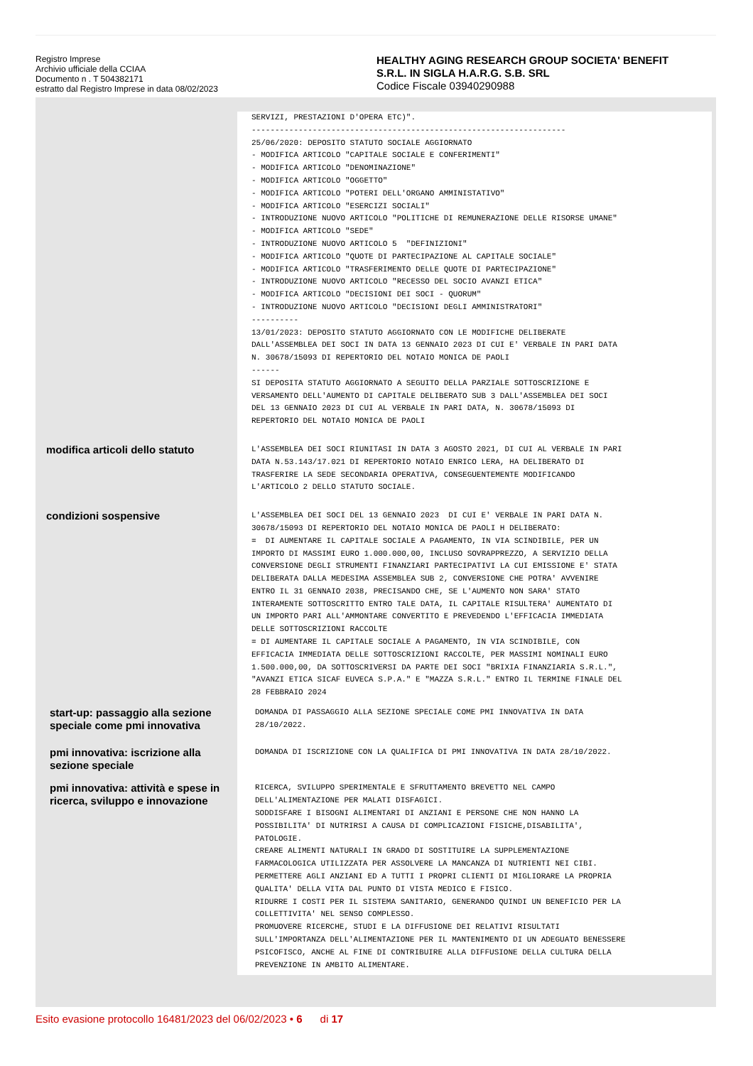Registro Imprese
Archivio ufficiale della CCIAA
Documento n . T 504382171
estratto dal Registro Imprese in data 08/02/2023
HEALTHY AGING RESEARCH GROUP SOCIETA' BENEFIT
S.R.L. IN SIGLA H.A.R.G. S.B. SRL
Codice Fiscale 03940290988
SERVIZI, PRESTAZIONI D'OPERA ETC)". ------------------------------------------------------------------- 25/06/2020: DEPOSITO STATUTO SOCIALE AGGIORNATO - MODIFICA ARTICOLO "CAPITALE SOCIALE E CONFERIMENTI" - MODIFICA ARTICOLO "DENOMINAZIONE" - MODIFICA ARTICOLO "OGGETTO" - MODIFICA ARTICOLO "POTERI DELL'ORGANO AMMINISTATIVO" - MODIFICA ARTICOLO "ESERCIZI SOCIALI" - INTRODUZIONE NUOVO ARTICOLO "POLITICHE DI REMUNERAZIONE DELLE RISORSE UMANE" - MODIFICA ARTICOLO "SEDE" - INTRODUZIONE NUOVO ARTICOLO 5 "DEFINIZIONI" - MODIFICA ARTICOLO "QUOTE DI PARTECIPAZIONE AL CAPITALE SOCIALE" - MODIFICA ARTICOLO "TRASFERIMENTO DELLE QUOTE DI PARTECIPAZIONE" - INTRODUZIONE NUOVO ARTICOLO "RECESSO DEL SOCIO AVANZI ETICA" - MODIFICA ARTICOLO "DECISIONI DEI SOCI - QUORUM" - INTRODUZIONE NUOVO ARTICOLO "DECISIONI DEGLI AMMINISTRATORI" ---------- 13/01/2023: DEPOSITO STATUTO AGGIORNATO CON LE MODIFICHE DELIBERATE DALL'ASSEMBLEA DEI SOCI IN DATA 13 GENNAIO 2023 DI CUI E' VERBALE IN PARI DATA N. 30678/15093 DI REPERTORIO DEL NOTAIO MONICA DE PAOLI ------ SI DEPOSITA STATUTO AGGIORNATO A SEGUITO DELLA PARZIALE SOTTOSCRIZIONE E VERSAMENTO DELL'AUMENTO DI CAPITALE DELIBERATO SUB 3 DALL'ASSEMBLEA DEI SOCI DEL 13 GENNAIO 2023 DI CUI AL VERBALE IN PARI DATA, N. 30678/15093 DI REPERTORIO DEL NOTAIO MONICA DE PAOLI
modifica articoli dello statuto
L'ASSEMBLEA DEI SOCI RIUNITASI IN DATA 3 AGOSTO 2021, DI CUI AL VERBALE IN PARI DATA N.53.143/17.021 DI REPERTORIO NOTAIO ENRICO LERA, HA DELIBERATO DI TRASFERIRE LA SEDE SECONDARIA OPERATIVA, CONSEGUENTEMENTE MODIFICANDO L'ARTICOLO 2 DELLO STATUTO SOCIALE.
condizioni sospensive
L'ASSEMBLEA DEI SOCI DEL 13 GENNAIO 2023 DI CUI E' VERBALE IN PARI DATA N. 30678/15093 DI REPERTORIO DEL NOTAIO MONICA DE PAOLI H DELIBERATO: = DI AUMENTARE IL CAPITALE SOCIALE A PAGAMENTO, IN VIA SCINDIBILE, PER UN IMPORTO DI MASSIMI EURO 1.000.000,00, INCLUSO SOVRAPPREZZO, A SERVIZIO DELLA CONVERSIONE DEGLI STRUMENTI FINANZIARI PARTECIPATIVI LA CUI EMISSIONE E' STATA DELIBERATA DALLA MEDESIMA ASSEMBLEA SUB 2, CONVERSIONE CHE POTRA' AVVENIRE ENTRO IL 31 GENNAIO 2038, PRECISANDO CHE, SE L'AUMENTO NON SARA' STATO INTERAMENTE SOTTOSCRITTO ENTRO TALE DATA, IL CAPITALE RISULTERA' AUMENTATO DI UN IMPORTO PARI ALL'AMMONTARE CONVERTITO E PREVEDENDO L'EFFICACIA IMMEDIATA DELLE SOTTOSCRIZIONI RACCOLTE = DI AUMENTARE IL CAPITALE SOCIALE A PAGAMENTO, IN VIA SCINDIBILE, CON EFFICACIA IMMEDIATA DELLE SOTTOSCRIZIONI RACCOLTE, PER MASSIMI NOMINALI EURO 1.500.000,00, DA SOTTOSCRIVERSI DA PARTE DEI SOCI "BRIXIA FINANZIARIA S.R.L.", "AVANZI ETICA SICAF EUVECA S.P.A." E "MAZZA S.R.L." ENTRO IL TERMINE FINALE DEL 28 FEBBRAIO 2024
start-up: passaggio alla sezione speciale come pmi innovativa
DOMANDA DI PASSAGGIO ALLA SEZIONE SPECIALE COME PMI INNOVATIVA IN DATA 28/10/2022.
pmi innovativa: iscrizione alla sezione speciale
DOMANDA DI ISCRIZIONE CON LA QUALIFICA DI PMI INNOVATIVA IN DATA 28/10/2022.
pmi innovativa: attività e spese in ricerca, sviluppo e innovazione
RICERCA, SVILUPPO SPERIMENTALE E SFRUTTAMENTO BREVETTO NEL CAMPO DELL'ALIMENTAZIONE PER MALATI DISFAGICI. SODDISFARE I BISOGNI ALIMENTARI DI ANZIANI E PERSONE CHE NON HANNO LA POSSIBILITA' DI NUTRIRSI A CAUSA DI COMPLICAZIONI FISICHE,DISABILITA', PATOLOGIE. CREARE ALIMENTI NATURALI IN GRADO DI SOSTITUIRE LA SUPPLEMENTAZIONE FARMACOLOGICA UTILIZZATA PER ASSOLVERE LA MANCANZA DI NUTRIENTI NEI CIBI. PERMETTERE AGLI ANZIANI ED A TUTTI I PROPRI CLIENTI DI MIGLIORARE LA PROPRIA QUALITA' DELLA VITA DAL PUNTO DI VISTA MEDICO E FISICO. RIDURRE I COSTI PER IL SISTEMA SANITARIO, GENERANDO QUINDI UN BENEFICIO PER LA COLLETTIVITA' NEL SENSO COMPLESSO. PROMUOVERE RICERCHE, STUDI E LA DIFFUSIONE DEI RELATIVI RISULTATI SULL'IMPORTANZA DELL'ALIMENTAZIONE PER IL MANTENIMENTO DI UN ADEGUATO BENESSERE PSICOFISCO, ANCHE AL FINE DI CONTRIBUIRE ALLA DIFFUSIONE DELLA CULTURA DELLA PREVENZIONE IN AMBITO ALIMENTARE.
Esito evasione protocollo 16481/2023 del 06/02/2023 • 6 di 17